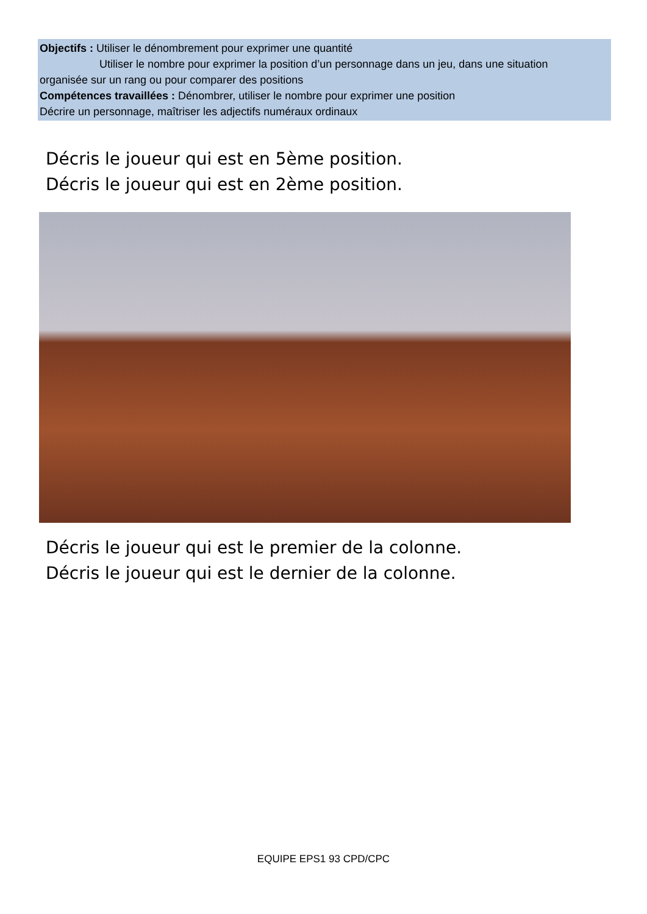Objectifs : Utiliser le dénombrement pour exprimer une quantité
Utiliser le nombre pour exprimer la position d’un personnage dans un jeu, dans une situation
organisée sur un rang ou pour comparer des positions
Compétences travaillées : Dénombrer, utiliser le nombre pour exprimer une position
Décrire un personnage, maîtriser les adjectifs numéraux ordinaux
Décris le joueur qui est en 5ème position.
Décris le joueur qui est en 2ème position.
Décris le joueur qui est le premier de la colonne.
Décris le joueur qui est le dernier de la colonne.
EQUIPE EPS1 93 CPD/CPC